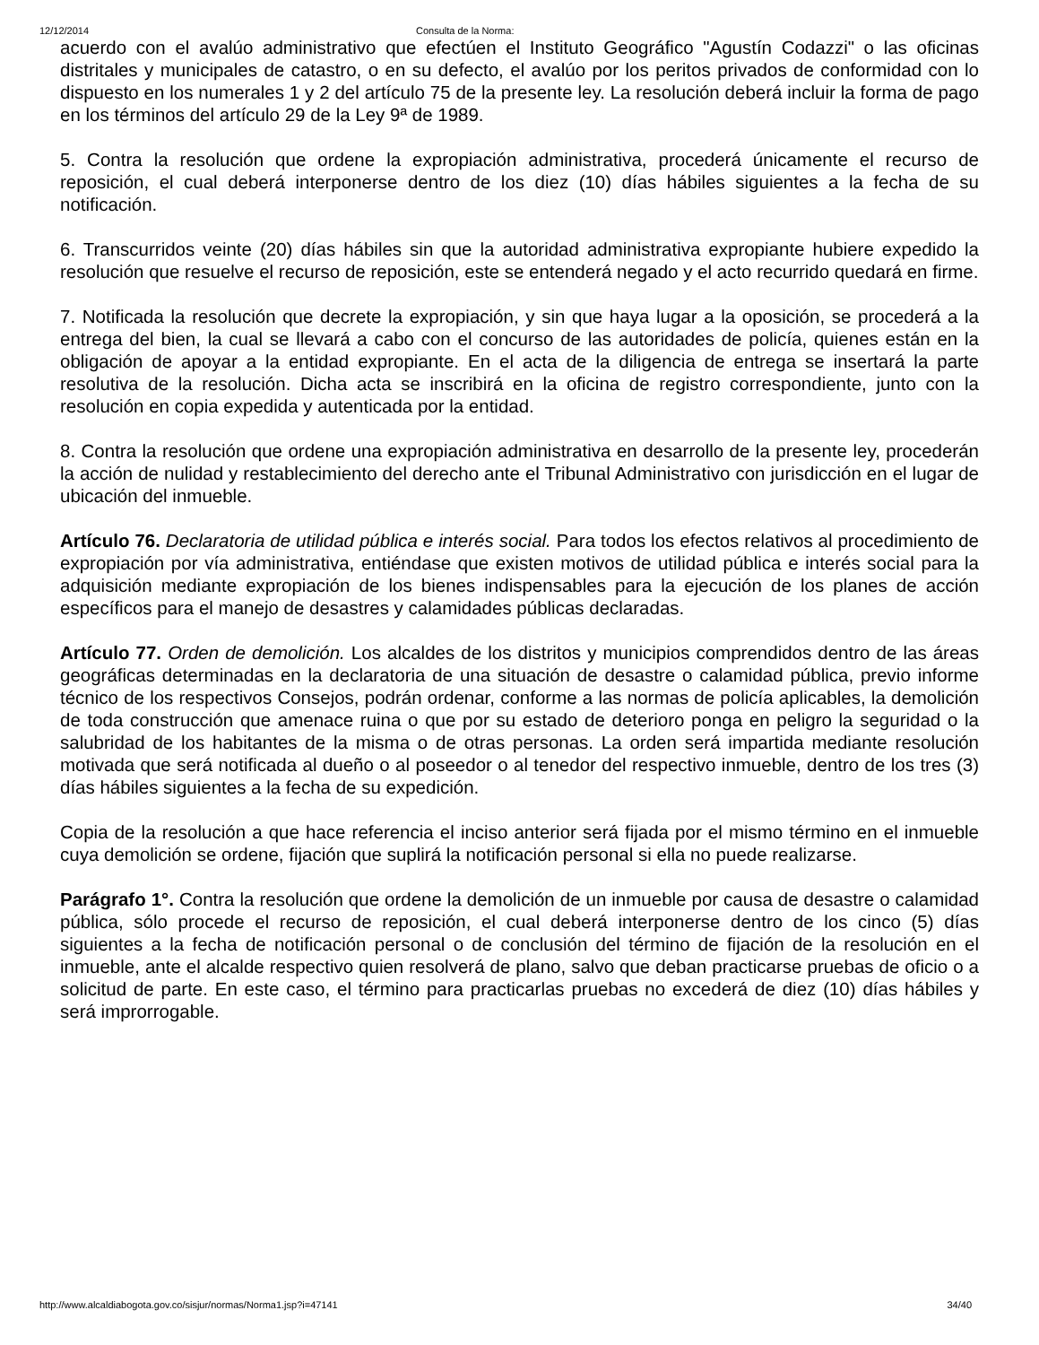12/12/2014 Consulta de la Norma:
acuerdo con el avalúo administrativo que efectúen el Instituto Geográfico "Agustín Codazzi" o las oficinas distritales y municipales de catastro, o en su defecto, el avalúo por los peritos privados de conformidad con lo dispuesto en los numerales 1 y 2 del artículo 75 de la presente ley. La resolución deberá incluir la forma de pago en los términos del artículo 29 de la Ley 9ª de 1989.
5. Contra la resolución que ordene la expropiación administrativa, procederá únicamente el recurso de reposición, el cual deberá interponerse dentro de los diez (10) días hábiles siguientes a la fecha de su notificación.
6. Transcurridos veinte (20) días hábiles sin que la autoridad administrativa expropiante hubiere expedido la resolución que resuelve el recurso de reposición, este se entenderá negado y el acto recurrido quedará en firme.
7. Notificada la resolución que decrete la expropiación, y sin que haya lugar a la oposición, se procederá a la entrega del bien, la cual se llevará a cabo con el concurso de las autoridades de policía, quienes están en la obligación de apoyar a la entidad expropiante. En el acta de la diligencia de entrega se insertará la parte resolutiva de la resolución. Dicha acta se inscribirá en la oficina de registro correspondiente, junto con la resolución en copia expedida y autenticada por la entidad.
8. Contra la resolución que ordene una expropiación administrativa en desarrollo de la presente ley, procederán la acción de nulidad y restablecimiento del derecho ante el Tribunal Administrativo con jurisdicción en el lugar de ubicación del inmueble.
Artículo 76. Declaratoria de utilidad pública e interés social. Para todos los efectos relativos al procedimiento de expropiación por vía administrativa, entiéndase que existen motivos de utilidad pública e interés social para la adquisición mediante expropiación de los bienes indispensables para la ejecución de los planes de acción específicos para el manejo de desastres y calamidades públicas declaradas.
Artículo 77. Orden de demolición. Los alcaldes de los distritos y municipios comprendidos dentro de las áreas geográficas determinadas en la declaratoria de una situación de desastre o calamidad pública, previo informe técnico de los respectivos Consejos, podrán ordenar, conforme a las normas de policía aplicables, la demolición de toda construcción que amenace ruina o que por su estado de deterioro ponga en peligro la seguridad o la salubridad de los habitantes de la misma o de otras personas. La orden será impartida mediante resolución motivada que será notificada al dueño o al poseedor o al tenedor del respectivo inmueble, dentro de los tres (3) días hábiles siguientes a la fecha de su expedición.
Copia de la resolución a que hace referencia el inciso anterior será fijada por el mismo término en el inmueble cuya demolición se ordene, fijación que suplirá la notificación personal si ella no puede realizarse.
Parágrafo 1°. Contra la resolución que ordene la demolición de un inmueble por causa de desastre o calamidad pública, sólo procede el recurso de reposición, el cual deberá interponerse dentro de los cinco (5) días siguientes a la fecha de notificación personal o de conclusión del término de fijación de la resolución en el inmueble, ante el alcalde respectivo quien resolverá de plano, salvo que deban practicarse pruebas de oficio o a solicitud de parte. En este caso, el término para practicarlas pruebas no excederá de diez (10) días hábiles y será improrrogable.
http://www.alcaldiabogota.gov.co/sisjur/normas/Norma1.jsp?i=47141 34/40